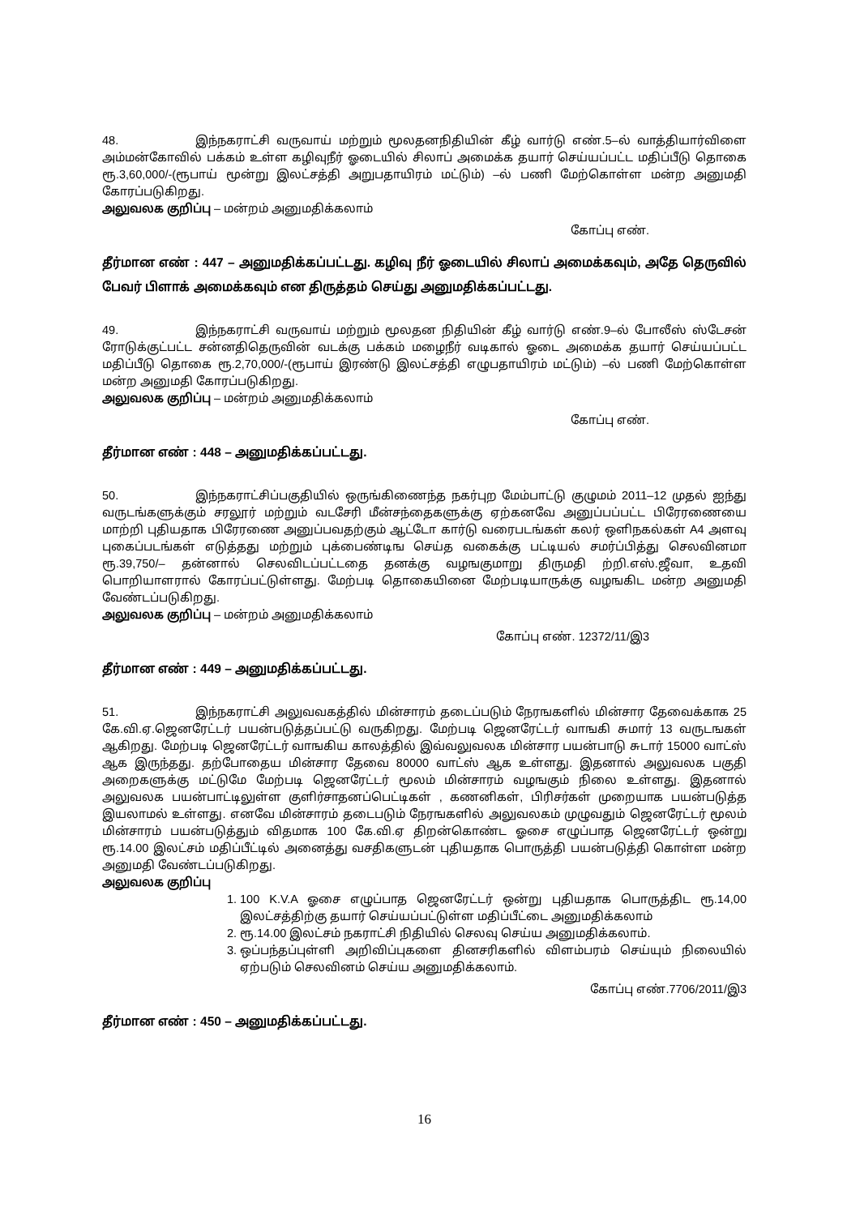48. இந்நகராட்சி வருவாய் மற்றும் மூலதனநிதியின் கீழ் வார்டு எண்.5–ல் வாத்தியார்விளை அம்மன்கோவில் பக்கம் உள்ள கழிவுநீர் ஓடையில் சிலாப் அமைக்க தயார் செய்யப்பட்ட மதிப்பீடு தொகை ரூ.3,60,000/-(ரூபாய் மூன்று இலட்சத்தி அறுபதாயிரம் மட்டும்) –ல் பணி மேற்கொள்ள மன்ற அனுமதி கோரப்படுகிறது.
அலுவலக குறிப்பு – மன்றம் அனுமதிக்கலாம்
கோப்பு எண்.
தீர்மான எண் : 447 – அனுமதிக்கப்பட்டது. கழிவு நீர் ஓடையில் சிலாப் அமைக்கவும், அதே தெருவில் பேவர் பிளாக் அமைக்கவும் என திருத்தம் செய்து அனுமதிக்கப்பட்டது.
49. இந்நகராட்சி வருவாய் மற்றும் மூலதன நிதியின் கீழ் வார்டு எண்.9–ல் போலீஸ் ஸ்டேசன் ரோடுக்குட்பட்ட சன்னதிதெருவின் வடக்கு பக்கம் மழைநீர் வடிகால் ஓடை அமைக்க தயார் செய்யப்பட்ட மதிப்பீடு தொகை ரூ.2,70,000/-(ரூபாய் இரண்டு இலட்சத்தி எழுபதாயிரம் மட்டும்) –ல் பணி மேற்கொள்ள மன்ற அனுமதி கோரப்படுகிறது.
அலுவலக குறிப்பு – மன்றம் அனுமதிக்கலாம்
கோப்பு எண்.
தீர்மான எண் : 448 – அனுமதிக்கப்பட்டது.
50. இந்நகராட்சிப்பகுதியில் ஒருங்கிணைந்த நகர்புற மேம்பாட்டு குழுமம் 2011–12 முதல் ஐந்து வருடங்களுக்கும் சரலூர் மற்றும் வடசேரி மீன்சந்தைகளுக்கு ஏற்கனவே அனுப்பப்பட்ட பிரேரணையை மாற்றி புதியதாக பிரேரணை அனுப்பவதற்கும் ஆட்டோ கார்டு வரைபடங்கள் கலர் ஒளிநகல்கள் A4 அளவு புகைப்படங்கள் எடுத்தது மற்றும் புக்பைண்டிங செய்த வகைக்கு பட்டியல் சமர்ப்பித்து செலவினமா ரூ.39,750/– தன்னால் செலவிடப்பட்டதை தனக்கு வழஙகுமாறு திருமதி ற்றி.எஸ்.ஜீவா, உதவி பொறியாளரால் கோரப்பட்டுள்ளது. மேற்படி தொகையினை மேற்படியாருக்கு வழஙகிட மன்ற அனுமதி வேண்டப்படுகிறது.
அலுவலக குறிப்பு – மன்றம் அனுமதிக்கலாம்
கோப்பு எண். 12372/11/இ3
தீர்மான எண் : 449 – அனுமதிக்கப்பட்டது.
51. இந்நகராட்சி அலுவவகத்தில் மின்சாரம் தடைப்படும் நேரஙகளில் மின்சார தேவைக்காக 25 கே.வி.ஏ.ஜெனரேட்டர் பயன்படுத்தப்பட்டு வருகிறது. மேற்படி ஜெனரேட்டர் வாஙகி சுமார் 13 வருடஙகள் ஆகிறது. மேற்படி ஜெனரேட்டர் வாஙகிய காலத்தில் இவ்வலுவலக மின்சார பயன்பாடு சுடார் 15000 வாட்ஸ் ஆக இருந்தது. தற்போதைய மின்சார தேவை 80000 வாட்ஸ் ஆக உள்ளது. இதனால் அலுவலக பகுதி அறைகளுக்கு மட்டுமே மேற்படி ஜெனரேட்டர் மூலம் மின்சாரம் வழஙகும் நிலை உள்ளது. இதனால் அலுவலக பயன்பாட்டிலுள்ள குளிர்சாதனப்பெட்டிகள் , கணனிகள், பிரிசர்கள் முறையாக பயன்படுத்த இயலாமல் உள்ளது. எனவே மின்சாரம் தடைபடும் நேரஙகளில் அலுவலகம் முழுவதும் ஜெனரேட்டர் மூலம் மின்சாரம் பயன்படுத்தும் விதமாக 100 கே.வி.ஏ திறன்கொண்ட ஓசை எழுப்பாத ஜெனரேட்டர் ஒன்று ரூ.14.00 இலட்சம் மதிப்பீட்டில் அனைத்து வசதிகளுடன் புதியதாக பொருத்தி பயன்படுத்தி கொள்ள மன்ற அனுமதி வேண்டப்படுகிறது.
அலுவலக குறிப்பு
1. 100 K.V.A ஓசை எழுப்பாத ஜெனரேட்டர் ஒன்று புதியதாக பொருத்திட ரூ.14,00 இலட்சத்திற்கு தயார் செய்யப்பட்டுள்ள மதிப்பீட்டை அனுமதிக்கலாம்
2. ரூ.14.00 இலட்சம் நகராட்சி நிதியில் செலவு செய்ய அனுமதிக்கலாம்.
3. ஒப்பந்தப்புள்ளி அறிவிப்புகளை தினசரிகளில் விளம்பரம் செய்யும் நிலையில் ஏற்படும் செலவினம் செய்ய அனுமதிக்கலாம்.
கோப்பு எண்.7706/2011/இ3
தீர்மான எண் : 450 – அனுமதிக்கப்பட்டது.
16